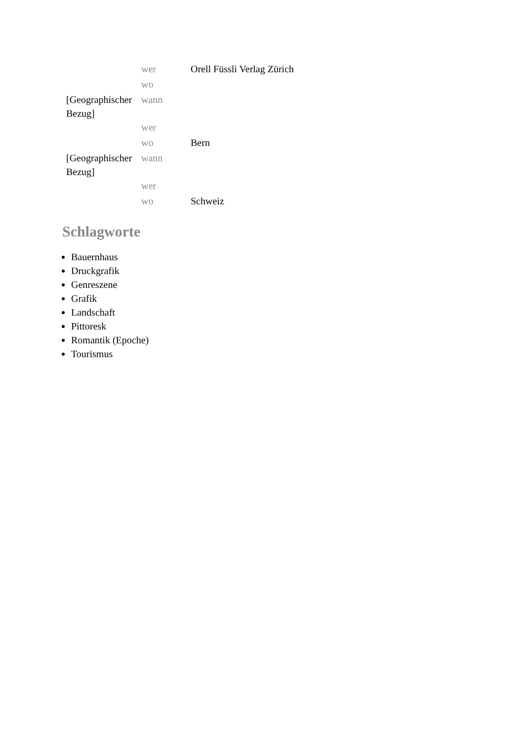| | wer | Orell Füssli Verlag Zürich |
| | wo | |
| [Geographischer Bezug] | wann | |
| | wer | |
| | wo | Bern |
| [Geographischer Bezug] | wann | |
| | wer | |
| | wo | Schweiz |
Schlagworte
Bauernhaus
Druckgrafik
Genreszene
Grafik
Landschaft
Pittoresk
Romantik (Epoche)
Tourismus